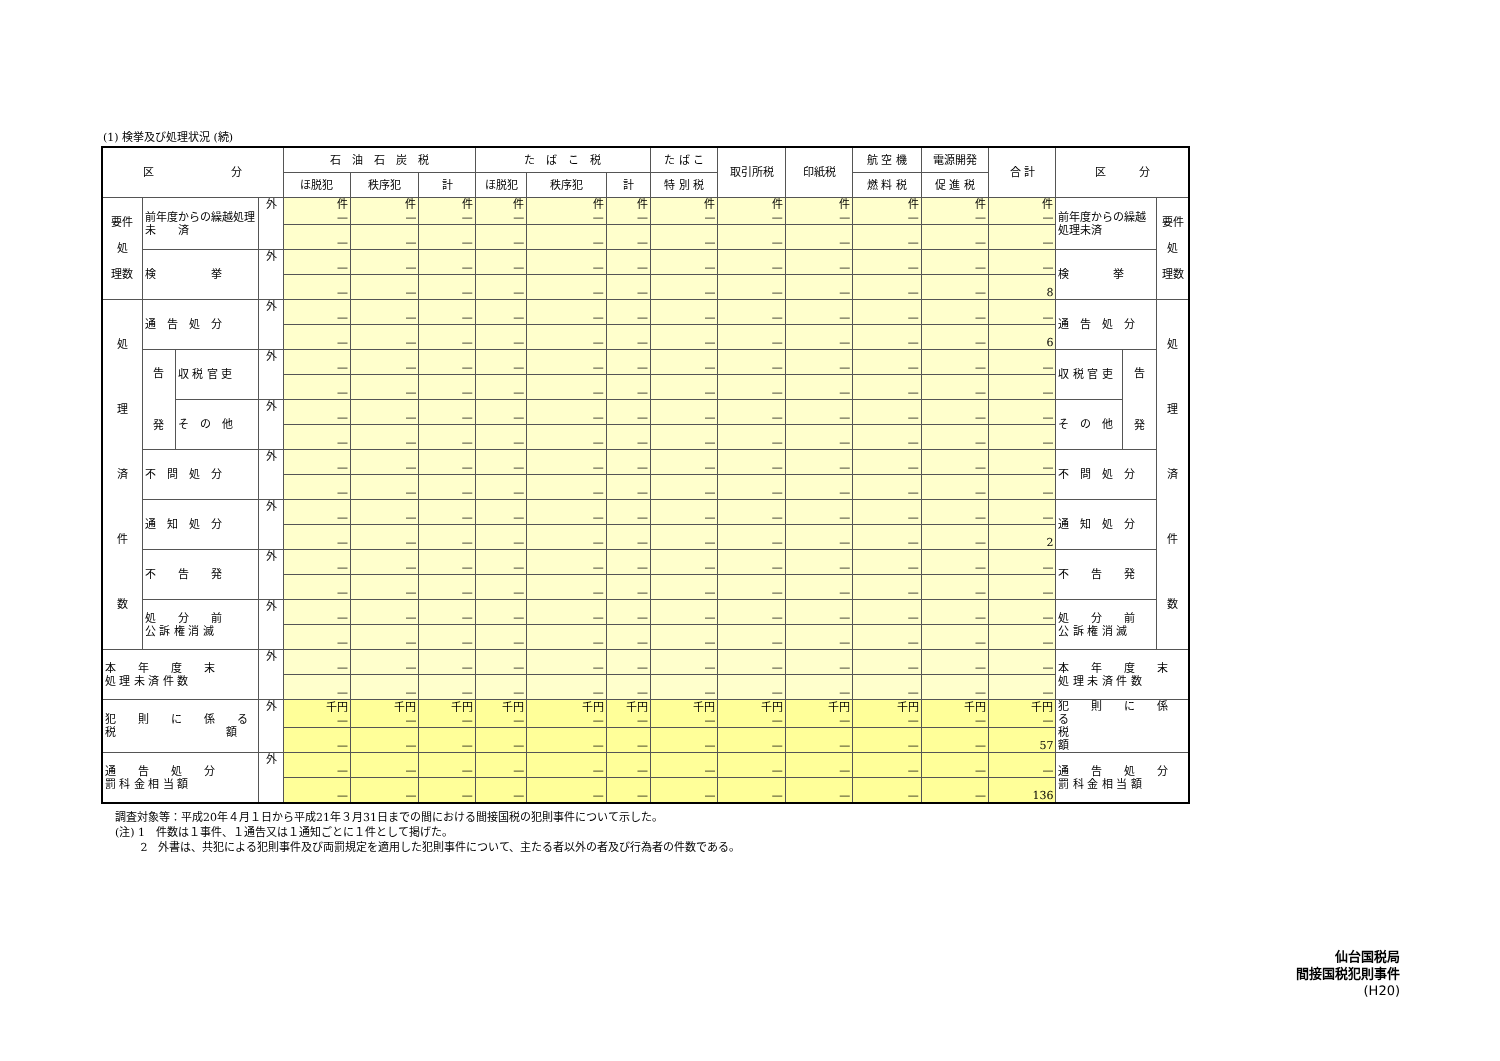(1) 検挙及び処理状況 (続)
| 区 分 | | | | 石 油 石 炭 税 | | | た ば こ 税 | | | た ば こ | 取引所税 | 印紙税 | 航 空 機 | 電源開発 | 合 計 | 区 分 | | |
| --- | --- | --- | --- | --- | --- | --- | --- | --- | --- | --- | --- | --- | --- | --- | --- | --- | --- | --- |
| | | | | ほ脱犯 | 秩序犯 | 計 | ほ脱犯 | 秩序犯 | 計 | 特 別 税 | | | 燃 料 税 | 促 進 税 | | | | |
| 要件 処 理数 | 前年度からの繰越処理 未 済 | | 外 | 件 — | 件 — | 件 — | 件 — | 件 — | 件 — | 件 — | 件 — | 件 — | 件 — | 件 — | 件 — | 前年度からの繰越処理未済 | | 要件 処 理数 |
| | | | | — | — | — | — | — | — | — | — | — | — | — | — | | | |
| | 検 挙 | | 外 | — | — | — | — | — | — | — | — | — | — | — | — | 検 挙 | | |
| | | | | — | — | — | — | — | — | — | — | — | — | — | 8 | | | |
| 処 理 済 件 数 | 通 告 処 分 | | 外 | — | — | — | — | — | — | — | — | — | — | — | — | 通 告 処 分 | | 処 理 済 件 数 |
| | | | | — | — | — | — | — | — | — | — | — | — | — | 6 | | | |
| | 告 発 | 収 税 官 吏 | 外 | — | — | — | — | — | — | — | — | — | — | — | — | 収 税 官 吏 | 告 発 | |
| | | | | — | — | — | — | — | — | — | — | — | — | — | — | | | |
| | | そ の 他 | 外 | — | — | — | — | — | — | — | — | — | — | — | — | そ の 他 | | |
| | | | | — | — | — | — | — | — | — | — | — | — | — | — | | | |
| | 不 問 処 分 | | 外 | — | — | — | — | — | — | — | — | — | — | — | — | 不 問 処 分 | | |
| | | | | — | — | — | — | — | — | — | — | — | — | — | — | | | |
| | 通 知 処 分 | | 外 | — | — | — | — | — | — | — | — | — | — | — | — | 通 知 処 分 | | |
| | | | | — | — | — | — | — | — | — | — | — | — | — | 2 | | | |
| | 不 告 発 | | 外 | — | — | — | — | — | — | — | — | — | — | — | — | 不 告 発 | | |
| | | | | — | — | — | — | — | — | — | — | — | — | — | — | | | |
| | 処 分 前 公 訴 権 消 滅 | | 外 | — | — | — | — | — | — | — | — | — | — | — | — | 処 分 前 公 訴 権 消 滅 | | |
| | | | | — | — | — | — | — | — | — | — | — | — | — | — | | | |
| 本 年 度 末 処 理 未 済 件 数 | | | 外 | — | — | — | — | — | — | — | — | — | — | — | — | 本 年 度 末 処 理 未 済 件 数 | | |
| | | | | — | — | — | — | — | — | — | — | — | — | — | — | | | |
| 犯 則 に 係 る 税 額 | | | 外 | 千円 — | 千円 — | 千円 — | 千円 — | 千円 — | 千円 — | 千円 — | 千円 — | 千円 — | 千円 — | 千円 — | 千円 — | 犯 則 に 係 る 税 額 | | |
| | | | | — | — | — | — | — | — | — | — | — | — | — | 57 | | | |
| 通 告 処 分 罰 科 金 相 当 額 | | | 外 | — | — | — | — | — | — | — | — | — | — | — | — | 通 告 処 分 罰 科 金 相 当 額 | | |
| | | | | — | — | — | — | — | — | — | — | — | — | — | 136 | | | |
調査対象等：平成20年４月１日から平成21年３月31日までの間における間接国税の犯則事件について示した。
(注) 1　件数は１事件、１通告又は１通知ごとに１件として掲げた。
　　 2　外書は、共犯による犯則事件及び両罰規定を適用した犯則事件について、主たる者以外の者及び行為者の件数である。
仙台国税局
間接国税犯則事件
(H20)